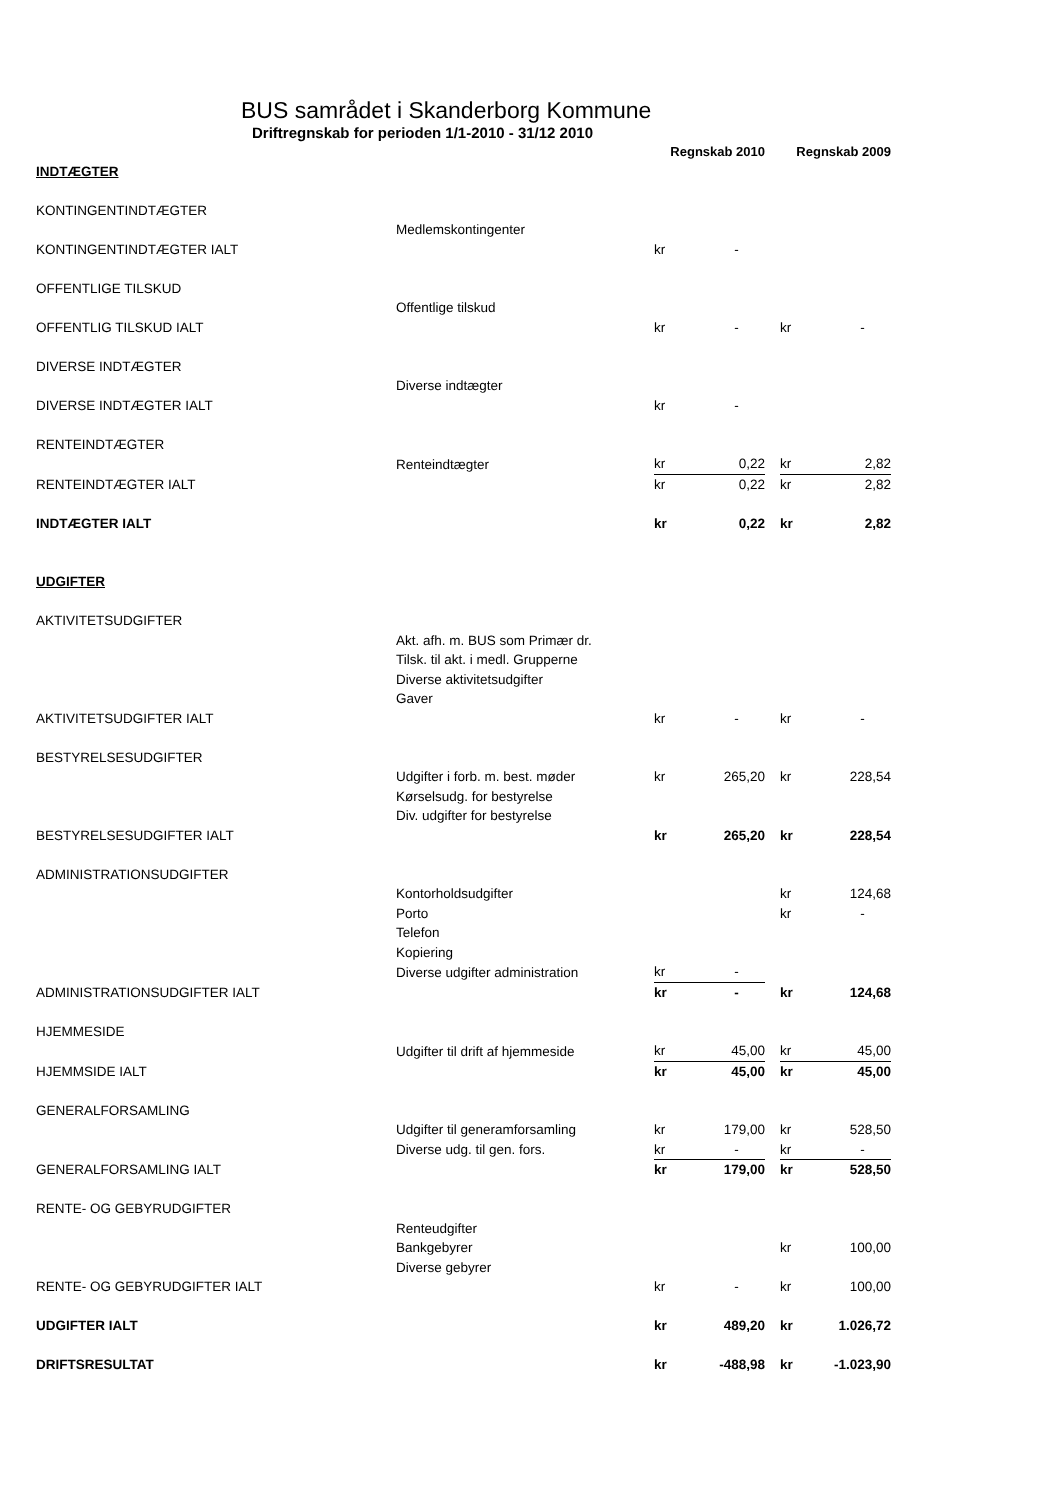BUS samrådet i Skanderborg Kommune
Driftregnskab for perioden 1/1-2010 - 31/12 2010
| | | Regnskab 2010 | | | Regnskab 2009 | |
| --- | --- | --- | --- | --- | --- | --- |
| INDTÆGTER | | | | | | |
| KONTINGENTINDTÆGTER | | | | | | |
| | Medlemskontingenter | | | | | |
| KONTINGENTINDTÆGTER IALT | | kr | - | | | |
| OFFENTLIGE TILSKUD | | | | | | |
| | Offentlige tilskud | | | | | |
| OFFENTLIG TILSKUD IALT | | kr | - | | kr | - |
| DIVERSE INDTÆGTER | | | | | | |
| | Diverse indtægter | | | | | |
| DIVERSE INDTÆGTER IALT | | kr | - | | | |
| RENTEINDTÆGTER | | | | | | |
| | Renteindtægter | kr | 0,22 | | kr | 2,82 |
| RENTEINDTÆGTER IALT | | kr | 0,22 | | kr | 2,82 |
| INDTÆGTER IALT | | kr | 0,22 | | kr | 2,82 |
| UDGIFTER | | | | | | |
| AKTIVITETSUDGIFTER | | | | | | |
| | Akt. afh. m. BUS som Primær dr. | | | | | |
| | Tilsk. til akt. i medl. Grupperne | | | | | |
| | Diverse aktivitetsudgifter | | | | | |
| | Gaver | | | | | |
| AKTIVITETSUDGIFTER IALT | | kr | - | | kr | - |
| BESTYRELSESUDGIFTER | | | | | | |
| | Udgifter i forb. m. best. møder | kr | 265,20 | | kr | 228,54 |
| | Kørselsudg. for bestyrelse | | | | | |
| | Div. udgifter for bestyrelse | | | | | |
| BESTYRELSESUDGIFTER IALT | | kr | 265,20 | | kr | 228,54 |
| ADMINISTRATIONSUDGIFTER | | | | | | |
| | Kontorholdsudgifter | | | | kr | 124,68 |
| | Porto | | | | kr | - |
| | Telefon | | | | | |
| | Kopiering | | | | | |
| | Diverse udgifter administration | kr | - | | | |
| ADMINISTRATIONSUDGIFTER IALT | | kr | - | | kr | 124,68 |
| HJEMMESIDE | | | | | | |
| | Udgifter til drift af hjemmeside | kr | 45,00 | | kr | 45,00 |
| HJEMMSIDE IALT | | kr | 45,00 | | kr | 45,00 |
| GENERALFORSAMLING | | | | | | |
| | Udgifter til generamforsamling | kr | 179,00 | | kr | 528,50 |
| | Diverse udg. til gen. fors. | kr | - | | kr | - |
| GENERALFORSAMLING IALT | | kr | 179,00 | | kr | 528,50 |
| RENTE- OG GEBYRUDGIFTER | | | | | | |
| | Renteudgifter | | | | | |
| | Bankgebyrer | | | | kr | 100,00 |
| | Diverse gebyrer | | | | | |
| RENTE- OG GEBYRUDGIFTER IALT | | kr | - | | kr | 100,00 |
| UDGIFTER IALT | | kr | 489,20 | | kr | 1.026,72 |
| DRIFTSRESULTAT | | kr | -488,98 | | kr | -1.023,90 |